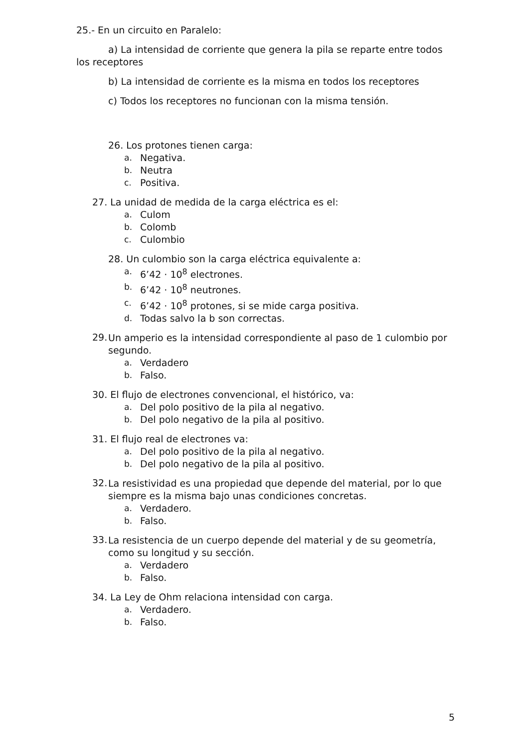25.- En un circuito en Paralelo:
a) La intensidad de corriente que genera la pila se reparte entre todos los receptores
b) La intensidad de corriente es la misma en todos los receptores
c) Todos los receptores no funcionan con la misma tensión.
26. Los protones tienen carga:
a. Negativa.
b. Neutra
c. Positiva.
27. La unidad de medida de la carga eléctrica es el:
a. Culom
b. Colomb
c. Culombio
28. Un culombio son la carga eléctrica equivalente a:
a. 6’42 · 10<sup>8</sup> electrones.
b. 6’42 · 10<sup>8</sup> neutrones.
c. 6’42 · 10<sup>8</sup> protones, si se mide carga positiva.
d. Todas salvo la b son correctas.
29.
Un amperio es la intensidad correspondiente al paso de 1 culombio por segundo.
a. Verdadero
b. Falso.
30. El flujo de electrones convencional, el histórico, va:
a. Del polo positivo de la pila al negativo.
b. Del polo negativo de la pila al positivo.
31. El flujo real de electrones va:
a. Del polo positivo de la pila al negativo.
b. Del polo negativo de la pila al positivo.
32.
La resistividad es una propiedad que depende del material, por lo que siempre es la misma bajo unas condiciones concretas.
a. Verdadero.
b. Falso.
33.
La resistencia de un cuerpo depende del material y de su geometría, como su longitud y su sección.
a. Verdadero
b. Falso.
34. La Ley de Ohm relaciona intensidad con carga.
a. Verdadero.
b. Falso.
5